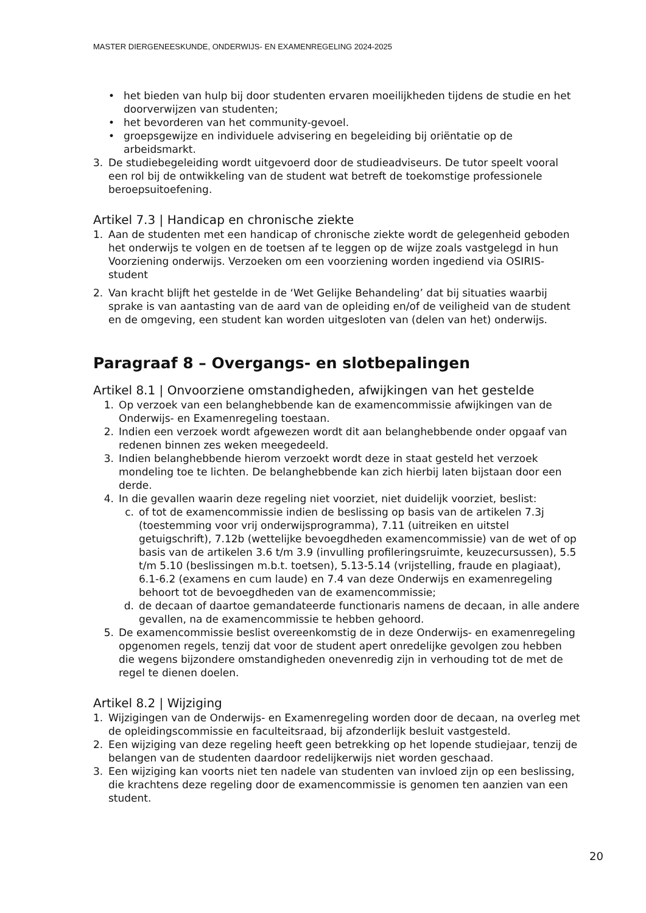MASTER DIERGENEESKUNDE, ONDERWIJS- EN EXAMENREGELING 2024-2025
• het bieden van hulp bij door studenten ervaren moeilijkheden tijdens de studie en het doorverwijzen van studenten;
• het bevorderen van het community-gevoel.
• groepsgewijze en individuele advisering en begeleiding bij oriëntatie op de arbeidsmarkt.
3. De studiebegeleiding wordt uitgevoerd door de studieadviseurs. De tutor speelt vooral een rol bij de ontwikkeling van de student wat betreft de toekomstige professionele beroepsuitoefening.
Artikel 7.3 | Handicap en chronische ziekte
1. Aan de studenten met een handicap of chronische ziekte wordt de gelegenheid geboden het onderwijs te volgen en de toetsen af te leggen op de wijze zoals vastgelegd in hun Voorziening onderwijs. Verzoeken om een voorziening worden ingediend via OSIRIS-student
2. Van kracht blijft het gestelde in de ‘Wet Gelijke Behandeling’ dat bij situaties waarbij sprake is van aantasting van de aard van de opleiding en/of de veiligheid van de student en de omgeving, een student kan worden uitgesloten van (delen van het) onderwijs.
Paragraaf 8 – Overgangs- en slotbepalingen
Artikel 8.1 | Onvoorziene omstandigheden, afwijkingen van het gestelde
1. Op verzoek van een belanghebbende kan de examencommissie afwijkingen van de Onderwijs- en Examenregeling toestaan.
2. Indien een verzoek wordt afgewezen wordt dit aan belanghebbende onder opgaaf van redenen binnen zes weken meegedeeld.
3. Indien belanghebbende hierom verzoekt wordt deze in staat gesteld het verzoek mondeling toe te lichten. De belanghebbende kan zich hierbij laten bijstaan door een derde.
4. In die gevallen waarin deze regeling niet voorziet, niet duidelijk voorziet, beslist:
c. of tot de examencommissie indien de beslissing op basis van de artikelen 7.3j (toestemming voor vrij onderwijsprogramma), 7.11 (uitreiken en uitstel getuigschrift), 7.12b (wettelijke bevoegdheden examencommissie) van de wet of op basis van de artikelen 3.6 t/m 3.9 (invulling profileringsruimte, keuzecursussen), 5.5 t/m 5.10 (beslissingen m.b.t. toetsen), 5.13-5.14 (vrijstelling, fraude en plagiaat), 6.1-6.2 (examens en cum laude) en 7.4 van deze Onderwijs en examenregeling behoort tot de bevoegdheden van de examencommissie;
d. de decaan of daartoe gemandateerde functionaris namens de decaan, in alle andere gevallen, na de examencommissie te hebben gehoord.
5. De examencommissie beslist overeenkomstig de in deze Onderwijs- en examenregeling opgenomen regels, tenzij dat voor de student apert onredelijke gevolgen zou hebben die wegens bijzondere omstandigheden onevenredig zijn in verhouding tot de met de regel te dienen doelen.
Artikel 8.2 | Wijziging
1. Wijzigingen van de Onderwijs- en Examenregeling worden door de decaan, na overleg met de opleidingscommissie en faculteitsraad, bij afzonderlijk besluit vastgesteld.
2. Een wijziging van deze regeling heeft geen betrekking op het lopende studiejaar, tenzij de belangen van de studenten daardoor redelijkerwijs niet worden geschaad.
3. Een wijziging kan voorts niet ten nadele van studenten van invloed zijn op een beslissing, die krachtens deze regeling door de examencommissie is genomen ten aanzien van een student.
20